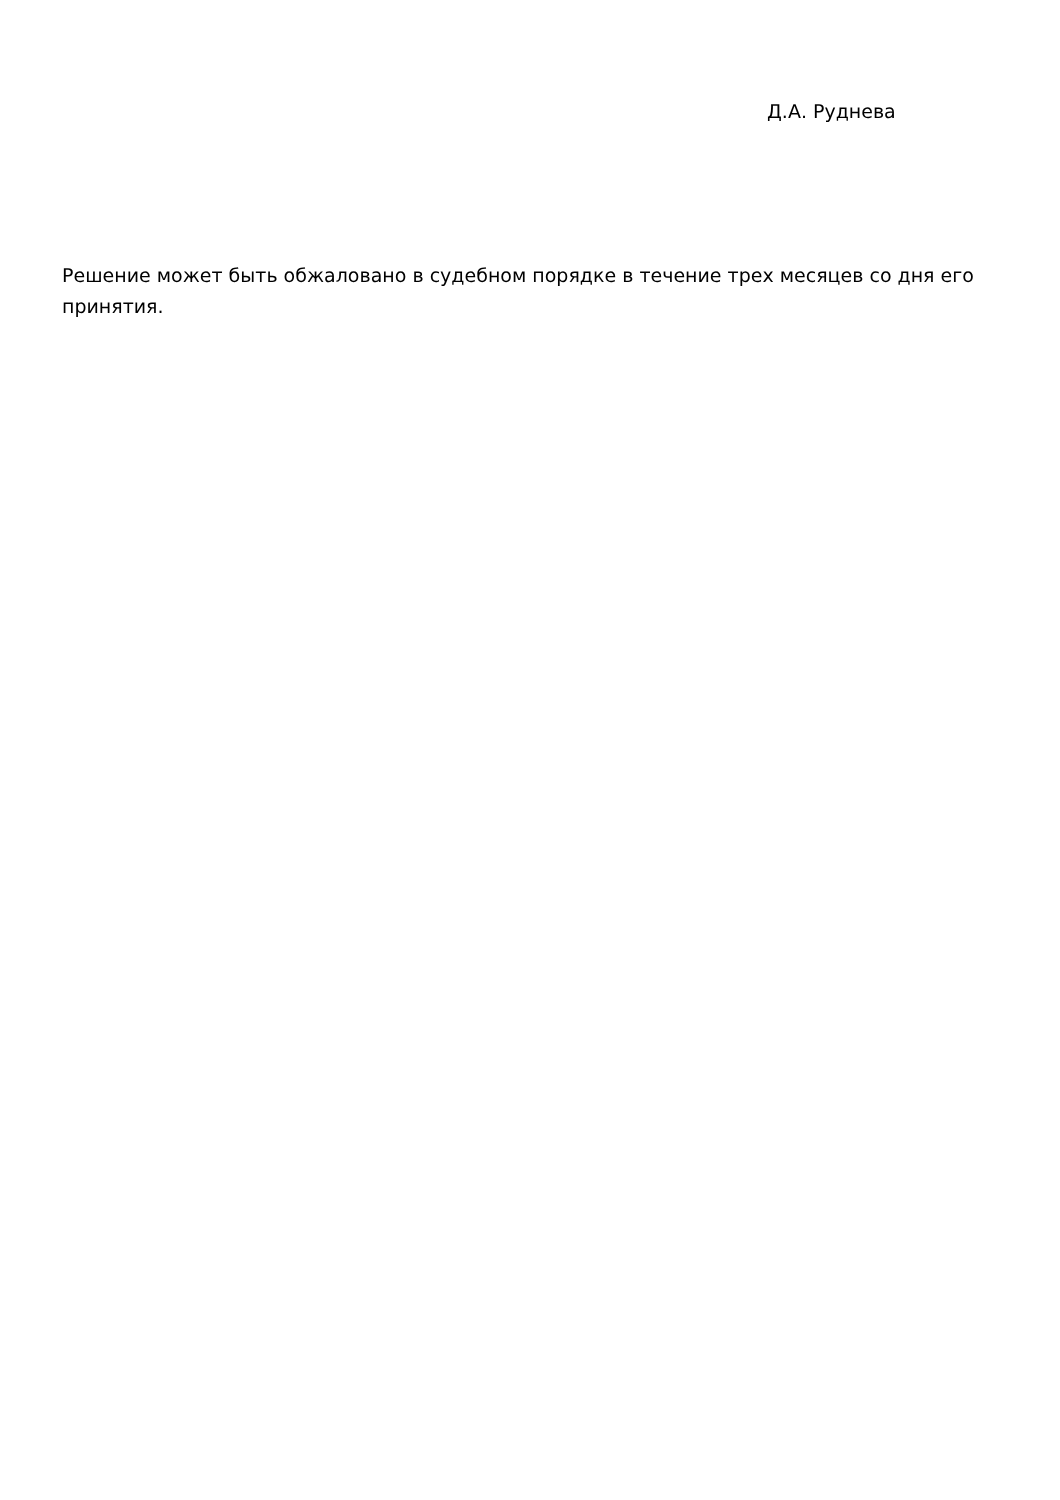Д.А. Руднева
Решение может быть обжаловано в судебном порядке в течение трех месяцев со дня его принятия.